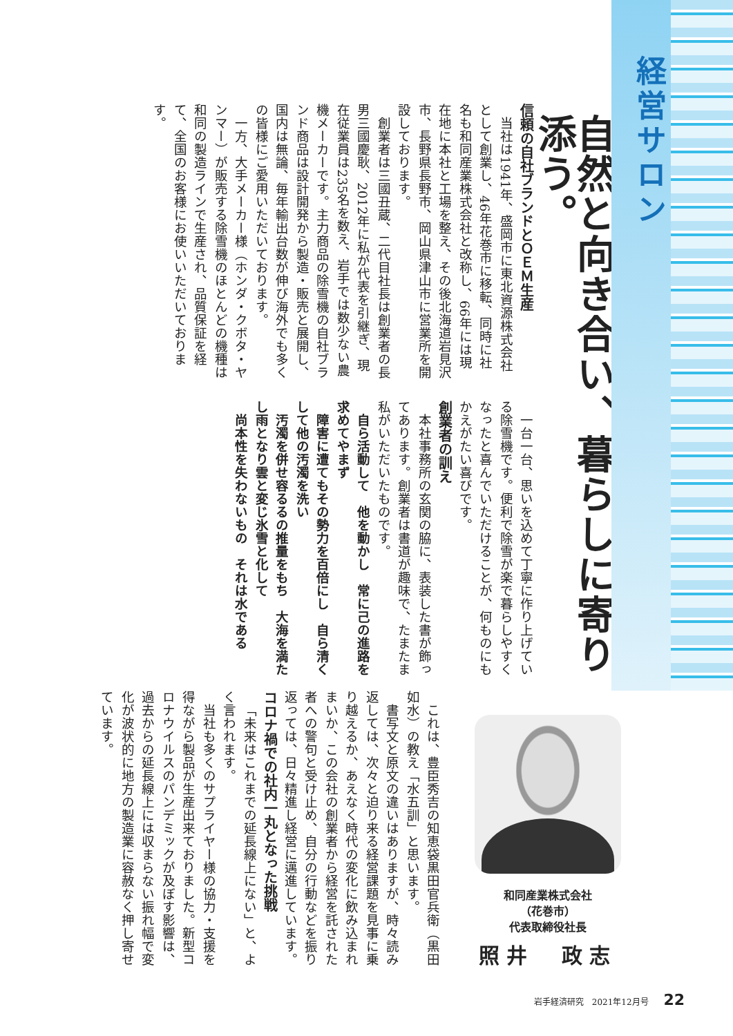経営サロン
自然と向き合い、暮らしに寄り添う。
信頼の自社ブランドとＯＥＭ生産
当社は1941年、盛岡市に東北資源株式会社として創業し、46年花巻市に移転、同時に社名も和同産業株式会社と改称し、66年には現在地に本社と工場を整え、その後北海道岩見沢市、長野県長野市、岡山県津山市に営業所を開設しております。
創業者は三國丑蔵、二代目社長は創業者の長男三國慶耿、2012年に私が代表を引継ぎ、現在従業員は235名を数え、岩手では数少ない農機メーカーです。主力商品の除雪機の自社ブランド商品は設計開発から製造・販売と展開し、国内は無論、毎年輸出台数が伸び海外でも多くの皆様にご愛用いただいております。
一方、大手メーカー様（ホンダ・クボタ・ヤンマー）が販売する除雪機のほとんどの機種は和同の製造ラインで生産され、品質保証を経て、全国のお客様にお使いいただいております。
一台一台、思いを込めて丁寧に作り上げている除雪機です。便利で除雪が楽で暮らしやすくなったと喜んでいただけることが、何ものにもかえがたい喜びです。
創業者の訓え
本社事務所の玄関の脇に、表装した書が飾ってあります。創業者は書道が趣味で、たまたま私がいただいたものです。
　自ら活動して　他を動かし　常に己の進路を求めてやまず
　障害に遭てもその勢力を百倍にし　自ら清くして他の汚濁を洗い
　汚濁を併せ容るるの推量をもち　大海を満たし雨となり雲と変じ氷雪と化して
　尚本性を失わないもの　それは水である
和同産業株式会社
（花巻市）
代表取締役社長
照井　政志
これは、豊臣秀吉の知恵袋黒田官兵衛（黒田如水）の教え「水五訓」と思います。
書写文と原文の違いはありますが、時々読み返しては、次々と迫り来る経営課題を見事に乗り越えるか、あえなく時代の変化に飲み込まれまいか、この会社の創業者から経営を託された者への警句と受け止め、自分の行動などを振り返っては、日々精進し経営に邁進しています。
コロナ禍での社内一丸となった挑戦
「未来はこれまでの延長線上にない」と、よく言われます。
当社も多くのサプライヤー様の協力・支援を得ながら製品が生産出来ておりました。新型コロナウイルスのパンデミックが及ぼす影響は、過去からの延長線上には収まらない振れ幅で変化が波状的に地方の製造業に容赦なく押し寄せています。
岩手経済研究　2021年12月号 22